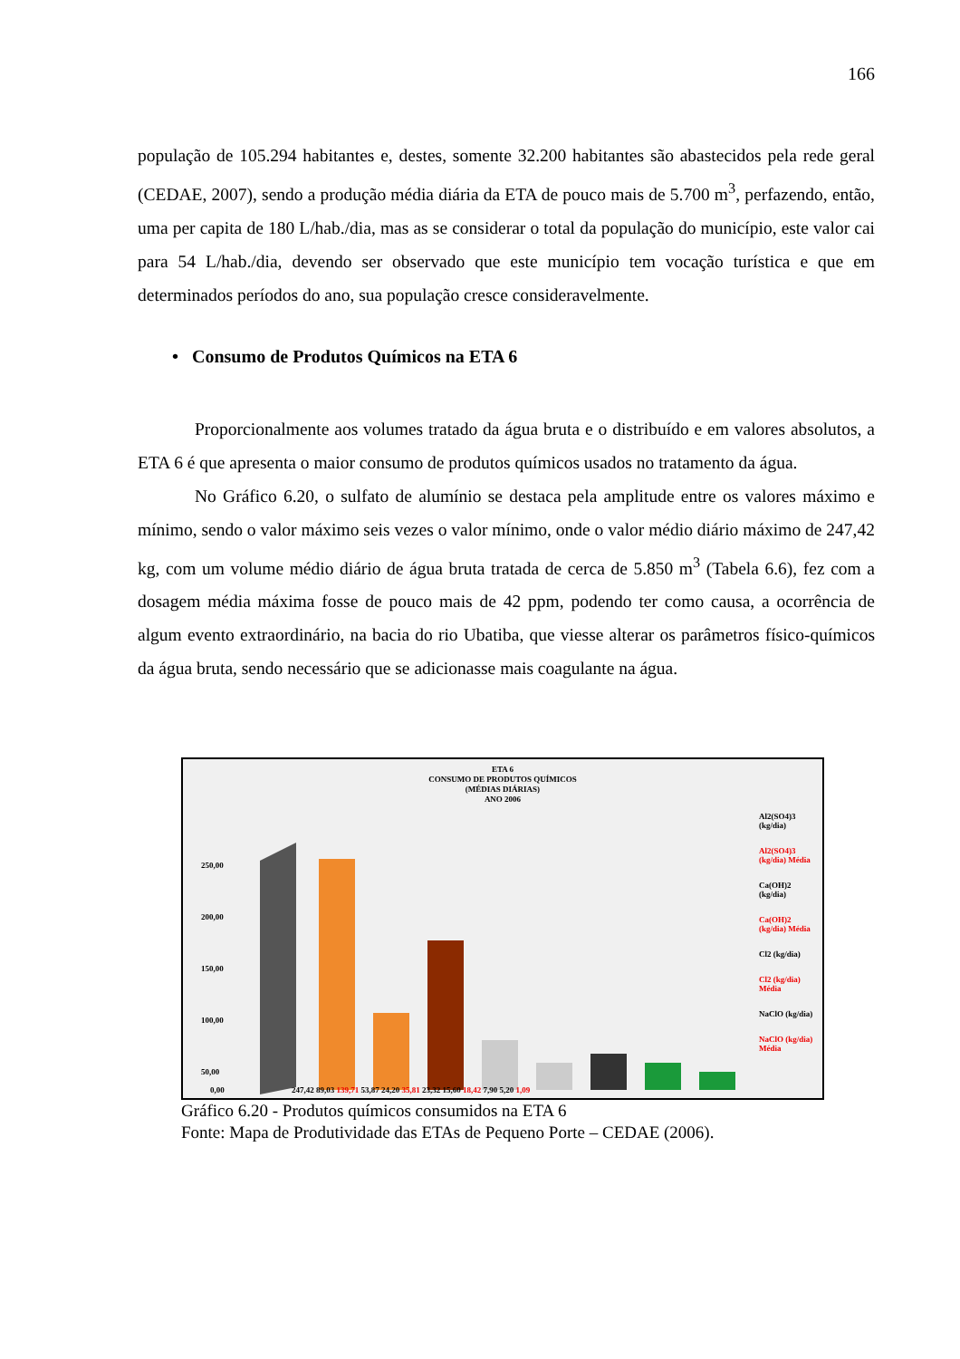166
população de 105.294 habitantes e, destes, somente 32.200 habitantes são abastecidos pela rede geral (CEDAE, 2007), sendo a produção média diária da ETA de pouco mais de 5.700 m<sup>3</sup>, perfazendo, então, uma per capita de 180 L/hab./dia, mas as se considerar o total da população do município, este valor cai para 54 L/hab./dia, devendo ser observado que este município tem vocação turística e que em determinados períodos do ano, sua população cresce consideravelmente.
• Consumo de Produtos Químicos na ETA 6
Proporcionalmente aos volumes tratado da água bruta e o distribuído e em valores absolutos, a ETA 6 é que apresenta o maior consumo de produtos químicos usados no tratamento da água.
No Gráfico 6.20, o sulfato de alumínio se destaca pela amplitude entre os valores máximo e mínimo, sendo o valor máximo seis vezes o valor mínimo, onde o valor médio diário máximo de 247,42 kg, com um volume médio diário de água bruta tratada de cerca de 5.850 m<sup>3</sup> (Tabela 6.6), fez com a dosagem média máxima fosse de pouco mais de 42 ppm, podendo ter como causa, a ocorrência de algum evento extraordinário, na bacia do rio Ubatiba, que viesse alterar os parâmetros físico-químicos da água bruta, sendo necessário que se adicionasse mais coagulante na água.
ETA 6
CONSUMO DE PRODUTOS QUÍMICOS
(MÉDIAS DIÁRIAS)
ANO 2006
250,00
200,00
150,00
100,00
50,00
0,00
Al2(SO4)3 (kg/dia)
Al2(SO4)3 (kg/dia) Média
Ca(OH)2 (kg/dia)
Ca(OH)2 (kg/dia) Média
Cl2 (kg/dia)
Cl2 (kg/dia) Média
NaClO (kg/dia)
NaClO (kg/dia) Média
247,42 89,03 139,71 53,87 24,20 35,81 23,32 15,60 18,42 7,90 5,20 1,09
Gráfico 6.20 - Produtos químicos consumidos na ETA 6
Fonte: Mapa de Produtividade das ETAs de Pequeno Porte – CEDAE (2006).